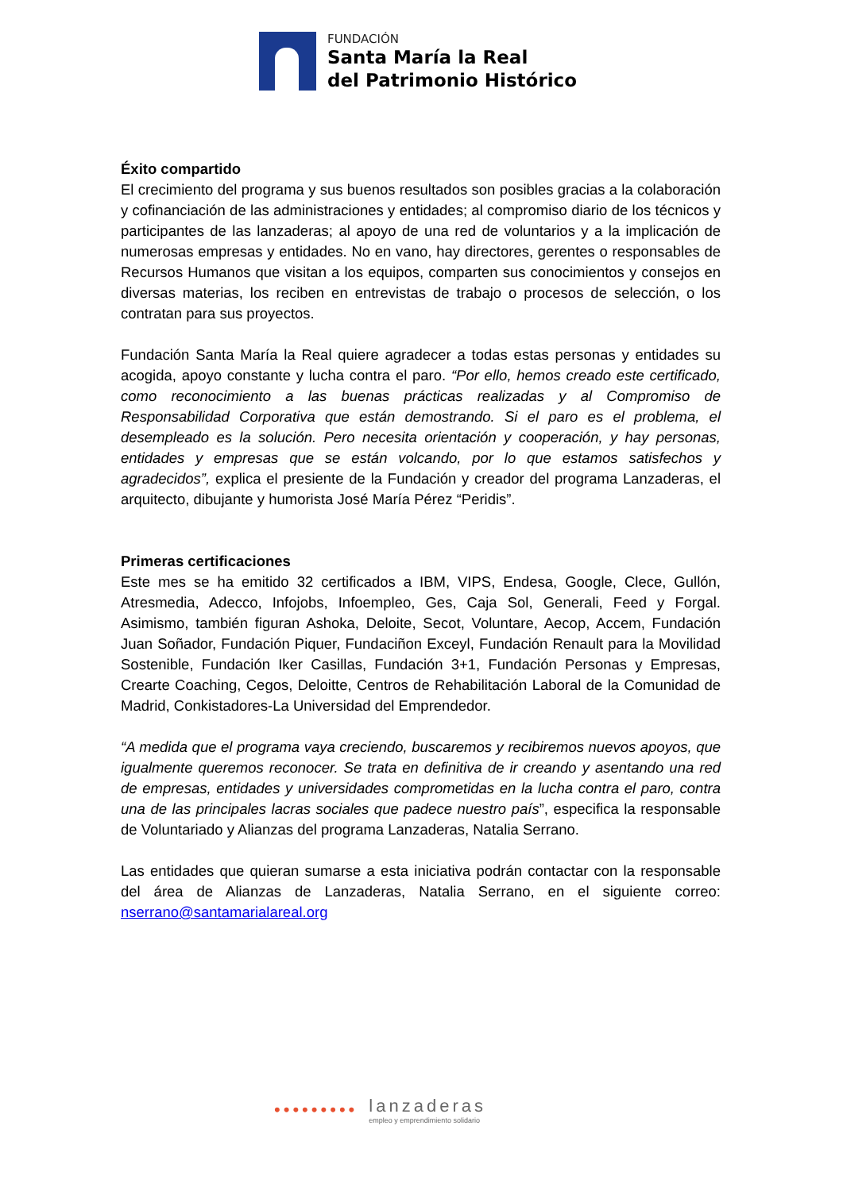FUNDACIÓN
Santa María la Real
del Patrimonio Histórico
Éxito compartido
El crecimiento del programa y sus buenos resultados son posibles gracias a la colaboración y cofinanciación de las administraciones y entidades; al compromiso diario de los técnicos y participantes de las lanzaderas; al apoyo de una red de voluntarios y a la implicación de numerosas empresas y entidades. No en vano, hay directores, gerentes o responsables de Recursos Humanos que visitan a los equipos, comparten sus conocimientos y consejos en diversas materias, los reciben en entrevistas de trabajo o procesos de selección, o los contratan para sus proyectos.
Fundación Santa María la Real quiere agradecer a todas estas personas y entidades su acogida, apoyo constante y lucha contra el paro. “Por ello, hemos creado este certificado, como reconocimiento a las buenas prácticas realizadas y al Compromiso de Responsabilidad Corporativa que están demostrando. Si el paro es el problema, el desempleado es la solución. Pero necesita orientación y cooperación, y hay personas, entidades y empresas que se están volcando, por lo que estamos satisfechos y agradecidos”, explica el presiente de la Fundación y creador del programa Lanzaderas, el arquitecto, dibujante y humorista José María Pérez “Peridis”.
Primeras certificaciones
Este mes se ha emitido 32 certificados a IBM, VIPS, Endesa, Google, Clece, Gullón, Atresmedia, Adecco, Infojobs, Infoempleo, Ges, Caja Sol, Generali, Feed y Forgal. Asimismo, también figuran Ashoka, Deloite, Secot, Voluntare, Aecop, Accem, Fundación Juan Soñador, Fundación Piquer, Fundaciñon Exceyl, Fundación Renault para la Movilidad Sostenible, Fundación Iker Casillas, Fundación 3+1, Fundación Personas y Empresas, Crearte Coaching, Cegos, Deloitte, Centros de Rehabilitación Laboral de la Comunidad de Madrid, Conkistadores-La Universidad del Emprendedor.
“A medida que el programa vaya creciendo, buscaremos y recibiremos nuevos apoyos, que igualmente queremos reconocer. Se trata en definitiva de ir creando y asentando una red de empresas, entidades y universidades comprometidas en la lucha contra el paro, contra una de las principales lacras sociales que padece nuestro país”, especifica la responsable de Voluntariado y Alianzas del programa Lanzaderas, Natalia Serrano.
Las entidades que quieran sumarse a esta iniciativa podrán contactar con la responsable del área de Alianzas de Lanzaderas, Natalia Serrano, en el siguiente correo: nserrano@santamarialareal.org
•••••••••
lanzaderas
empleo y emprendimiento solidario